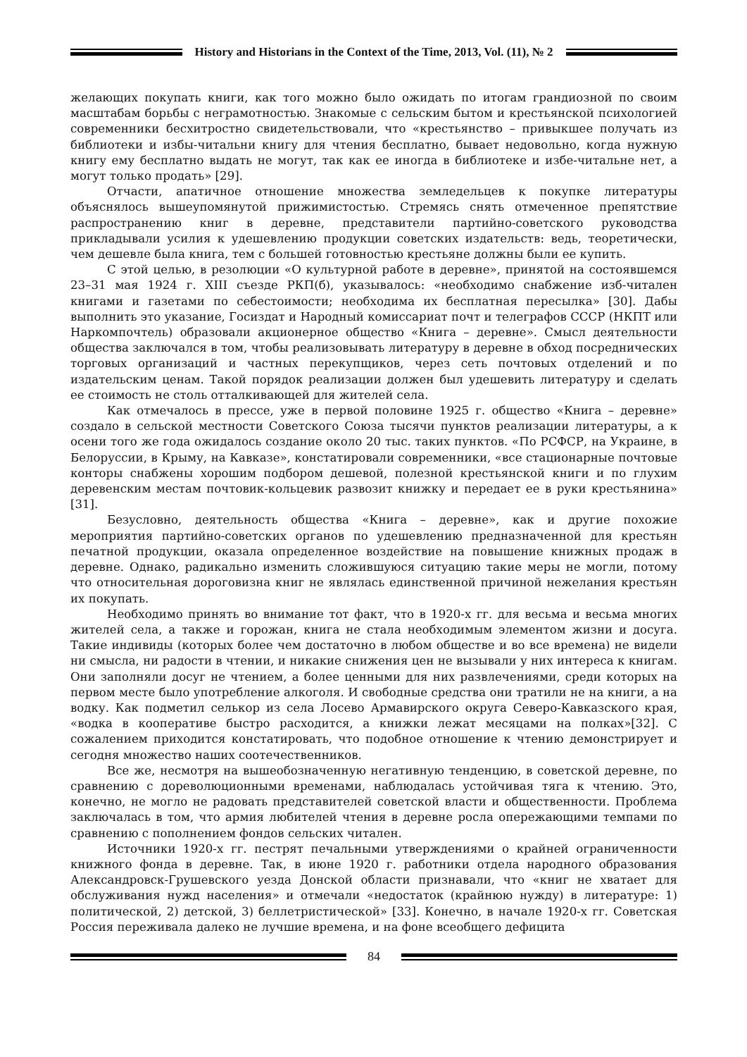History and Historians in the Context of the Time, 2013, Vol. (11), № 2
желающих покупать книги, как того можно было ожидать по итогам грандиозной по своим масштабам борьбы с неграмотностью. Знакомые с сельским бытом и крестьянской психологией современники бесхитростно свидетельствовали, что «крестьянство – привыкшее получать из библиотеки и избы-читальни книгу для чтения бесплатно, бывает недовольно, когда нужную книгу ему бесплатно выдать не могут, так как ее иногда в библиотеке и избе-читальне нет, а могут только продать» [29].
Отчасти, апатичное отношение множества земледельцев к покупке литературы объяснялось вышеупомянутой прижимистостью. Стремясь снять отмеченное препятствие распространению книг в деревне, представители партийно-советского руководства прикладывали усилия к удешевлению продукции советских издательств: ведь, теоретически, чем дешевле была книга, тем с большей готовностью крестьяне должны были ее купить.
С этой целью, в резолюции «О культурной работе в деревне», принятой на состоявшемся 23–31 мая 1924 г. XIII съезде РКП(б), указывалось: «необходимо снабжение изб-читален книгами и газетами по себестоимости; необходима их бесплатная пересылка» [30]. Дабы выполнить это указание, Госиздат и Народный комиссариат почт и телеграфов СССР (НКПТ или Наркомпочтель) образовали акционерное общество «Книга – деревне». Смысл деятельности общества заключался в том, чтобы реализовывать литературу в деревне в обход посреднических торговых организаций и частных перекупщиков, через сеть почтовых отделений и по издательским ценам. Такой порядок реализации должен был удешевить литературу и сделать ее стоимость не столь отталкивающей для жителей села.
Как отмечалось в прессе, уже в первой половине 1925 г. общество «Книга – деревне» создало в сельской местности Советского Союза тысячи пунктов реализации литературы, а к осени того же года ожидалось создание около 20 тыс. таких пунктов. «По РСФСР, на Украине, в Белоруссии, в Крыму, на Кавказе», констатировали современники, «все стационарные почтовые конторы снабжены хорошим подбором дешевой, полезной крестьянской книги и по глухим деревенским местам почтовик-кольцевик развозит книжку и передает ее в руки крестьянина» [31].
Безусловно, деятельность общества «Книга – деревне», как и другие похожие мероприятия партийно-советских органов по удешевлению предназначенной для крестьян печатной продукции, оказала определенное воздействие на повышение книжных продаж в деревне. Однако, радикально изменить сложившуюся ситуацию такие меры не могли, потому что относительная дороговизна книг не являлась единственной причиной нежелания крестьян их покупать.
Необходимо принять во внимание тот факт, что в 1920-х гг. для весьма и весьма многих жителей села, а также и горожан, книга не стала необходимым элементом жизни и досуга. Такие индивиды (которых более чем достаточно в любом обществе и во все времена) не видели ни смысла, ни радости в чтении, и никакие снижения цен не вызывали у них интереса к книгам. Они заполняли досуг не чтением, а более ценными для них развлечениями, среди которых на первом месте было употребление алкоголя. И свободные средства они тратили не на книги, а на водку. Как подметил селькор из села Лосево Армавирского округа Северо-Кавказского края, «водка в кооперативе быстро расходится, а книжки лежат месяцами на полках»[32]. С сожалением приходится констатировать, что подобное отношение к чтению демонстрирует и сегодня множество наших соотечественников.
Все же, несмотря на вышеобозначенную негативную тенденцию, в советской деревне, по сравнению с дореволюционными временами, наблюдалась устойчивая тяга к чтению. Это, конечно, не могло не радовать представителей советской власти и общественности. Проблема заключалась в том, что армия любителей чтения в деревне росла опережающими темпами по сравнению с пополнением фондов сельских читален.
Источники 1920-х гг. пестрят печальными утверждениями о крайней ограниченности книжного фонда в деревне. Так, в июне 1920 г. работники отдела народного образования Александровск-Грушевского уезда Донской области признавали, что «книг не хватает для обслуживания нужд населения» и отмечали «недостаток (крайнюю нужду) в литературе: 1) политической, 2) детской, 3) беллетристической» [33]. Конечно, в начале 1920-х гг. Советская Россия переживала далеко не лучшие времена, и на фоне всеобщего дефицита
84